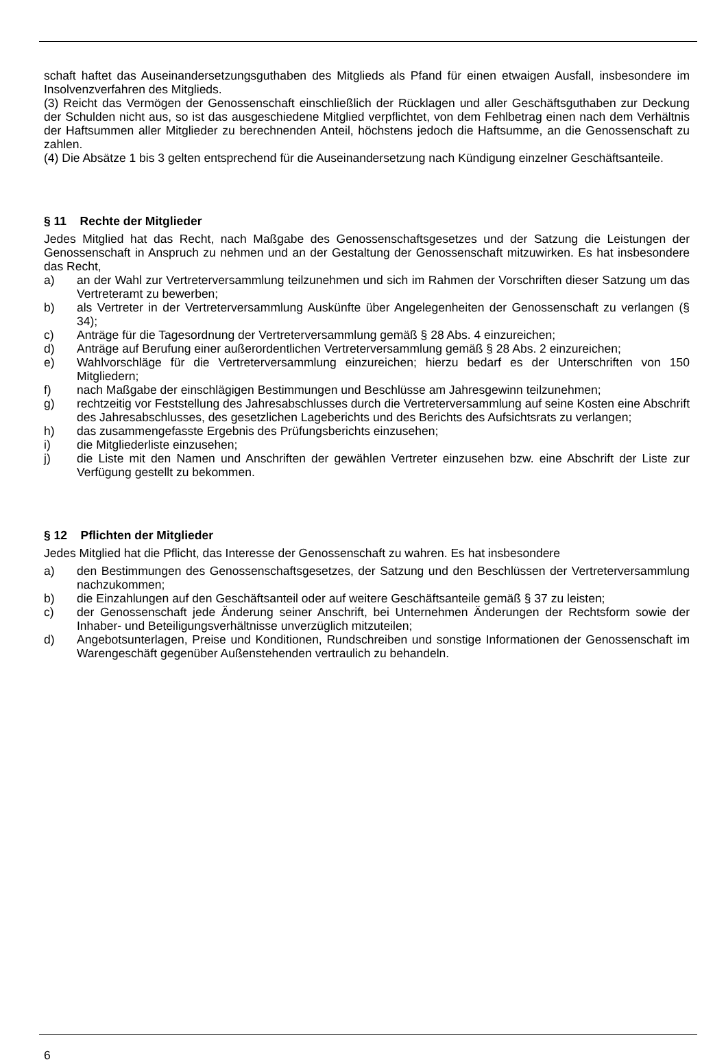schaft haftet das Auseinandersetzungsguthaben des Mitglieds als Pfand für einen etwaigen Ausfall, insbesondere im Insolvenzverfahren des Mitglieds.
(3) Reicht das Vermögen der Genossenschaft einschließlich der Rücklagen und aller Geschäftsguthaben zur Deckung der Schulden nicht aus, so ist das ausgeschiedene Mitglied verpflichtet, von dem Fehlbetrag einen nach dem Verhältnis der Haftsummen aller Mitglieder zu berechnenden Anteil, höchstens jedoch die Haftsumme, an die Genossenschaft zu zahlen.
(4) Die Absätze 1 bis 3 gelten entsprechend für die Auseinandersetzung nach Kündigung einzelner Geschäftsanteile.
§ 11 Rechte der Mitglieder
Jedes Mitglied hat das Recht, nach Maßgabe des Genossenschaftsgesetzes und der Satzung die Leistungen der Genossenschaft in Anspruch zu nehmen und an der Gestaltung der Genossenschaft mitzuwirken. Es hat insbesondere das Recht,
a) an der Wahl zur Vertreterversammlung teilzunehmen und sich im Rahmen der Vorschriften dieser Satzung um das Vertreteramt zu bewerben;
b) als Vertreter in der Vertreterversammlung Auskünfte über Angelegenheiten der Genossenschaft zu verlangen (§ 34);
c) Anträge für die Tagesordnung der Vertreterversammlung gemäß § 28 Abs. 4 einzureichen;
d) Anträge auf Berufung einer außerordentlichen Vertreterversammlung gemäß § 28 Abs. 2 einzureichen;
e) Wahlvorschläge für die Vertreterversammlung einzureichen; hierzu bedarf es der Unterschriften von 150 Mitgliedern;
f) nach Maßgabe der einschlägigen Bestimmungen und Beschlüsse am Jahresgewinn teilzunehmen;
g) rechtzeitig vor Feststellung des Jahresabschlusses durch die Vertreterversammlung auf seine Kosten eine Abschrift des Jahresabschlusses, des gesetzlichen Lageberichts und des Berichts des Aufsichtsrats zu verlangen;
h) das zusammengefasste Ergebnis des Prüfungsberichts einzusehen;
i) die Mitgliederliste einzusehen;
j) die Liste mit den Namen und Anschriften der gewählen Vertreter einzusehen bzw. eine Abschrift der Liste zur Verfügung gestellt zu bekommen.
§ 12 Pflichten der Mitglieder
Jedes Mitglied hat die Pflicht, das Interesse der Genossenschaft zu wahren. Es hat insbesondere
a) den Bestimmungen des Genossenschaftsgesetzes, der Satzung und den Beschlüssen der Vertreterversammlung nachzukommen;
b) die Einzahlungen auf den Geschäftsanteil oder auf weitere Geschäftsanteile gemäß § 37 zu leisten;
c) der Genossenschaft jede Änderung seiner Anschrift, bei Unternehmen Änderungen der Rechtsform sowie der Inhaber- und Beteiligungsverhältnisse unverzüglich mitzuteilen;
d) Angebotsunterlagen, Preise und Konditionen, Rundschreiben und sonstige Informationen der Genossenschaft im Warengeschäft gegenüber Außenstehenden vertraulich zu behandeln.
6